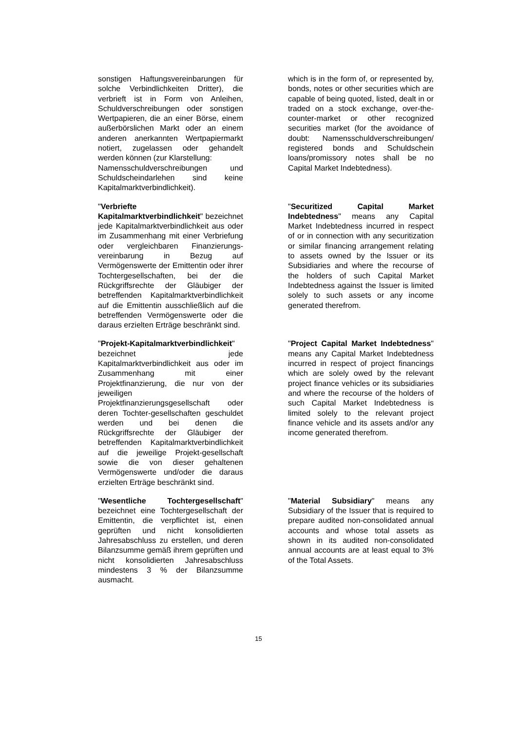sonstigen Haftungsvereinbarungen für solche Verbindlichkeiten Dritter), die verbrieft ist in Form von Anleihen, Schuldverschreibungen oder sonstigen Wertpapieren, die an einer Börse, einem außerbörslichen Markt oder an einem anderen anerkannten Wertpapiermarkt notiert, zugelassen oder gehandelt werden können (zur Klarstellung:
Namensschuldverschreibungen und Schuldscheindarlehen sind keine Kapitalmarktverbindlichkeit).
which is in the form of, or represented by, bonds, notes or other securities which are capable of being quoted, listed, dealt in or traded on a stock exchange, over-the-counter-market or other recognized securities market (for the avoidance of doubt: Namensschuldverschreibungen/ registered bonds and Schuldschein loans/promissory notes shall be no Capital Market Indebtedness).
"Verbriefte Kapitalmarktverbindlichkeit" bezeichnet jede Kapitalmarktverbindlichkeit aus oder im Zusammenhang mit einer Verbriefung oder vergleichbaren Finanzierungs-vereinbarung in Bezug auf Vermögenswerte der Emittentin oder ihrer Tochtergesellschaften, bei der die Rückgriffsrechte der Gläubiger der betreffenden Kapitalmarktverbindlichkeit auf die Emittentin ausschließlich auf die betreffenden Vermögenswerte oder die daraus erzielten Erträge beschränkt sind.
"Securitized Capital Market Indebtedness" means any Capital Market Indebtedness incurred in respect of or in connection with any securitization or similar financing arrangement relating to assets owned by the Issuer or its Subsidiaries and where the recourse of the holders of such Capital Market Indebtedness against the Issuer is limited solely to such assets or any income generated therefrom.
"Projekt-Kapitalmarktverbindlichkeit" bezeichnet jede Kapitalmarktverbindlichkeit aus oder im Zusammenhang mit einer Projektfinanzierung, die nur von der jeweiligen Projektfinanzierungsgesellschaft oder deren Tochter-gesellschaften geschuldet werden und bei denen die Rückgriffsrechte der Gläubiger der betreffenden Kapitalmarktverbindlichkeit auf die jeweilige Projekt-gesellschaft sowie die von dieser gehaltenen Vermögenswerte und/oder die daraus erzielten Erträge beschränkt sind.
"Project Capital Market Indebtedness" means any Capital Market Indebtedness incurred in respect of project financings which are solely owed by the relevant project finance vehicles or its subsidiaries and where the recourse of the holders of such Capital Market Indebtedness is limited solely to the relevant project finance vehicle and its assets and/or any income generated therefrom.
"Wesentliche Tochtergesellschaft" bezeichnet eine Tochtergesellschaft der Emittentin, die verpflichtet ist, einen geprüften und nicht konsolidierten Jahresabschluss zu erstellen, und deren Bilanzsumme gemäß ihrem geprüften und nicht konsolidierten Jahresabschluss mindestens 3 % der Bilanzsumme ausmacht.
"Material Subsidiary" means any Subsidiary of the Issuer that is required to prepare audited non-consolidated annual accounts and whose total assets as shown in its audited non-consolidated annual accounts are at least equal to 3% of the Total Assets.
15